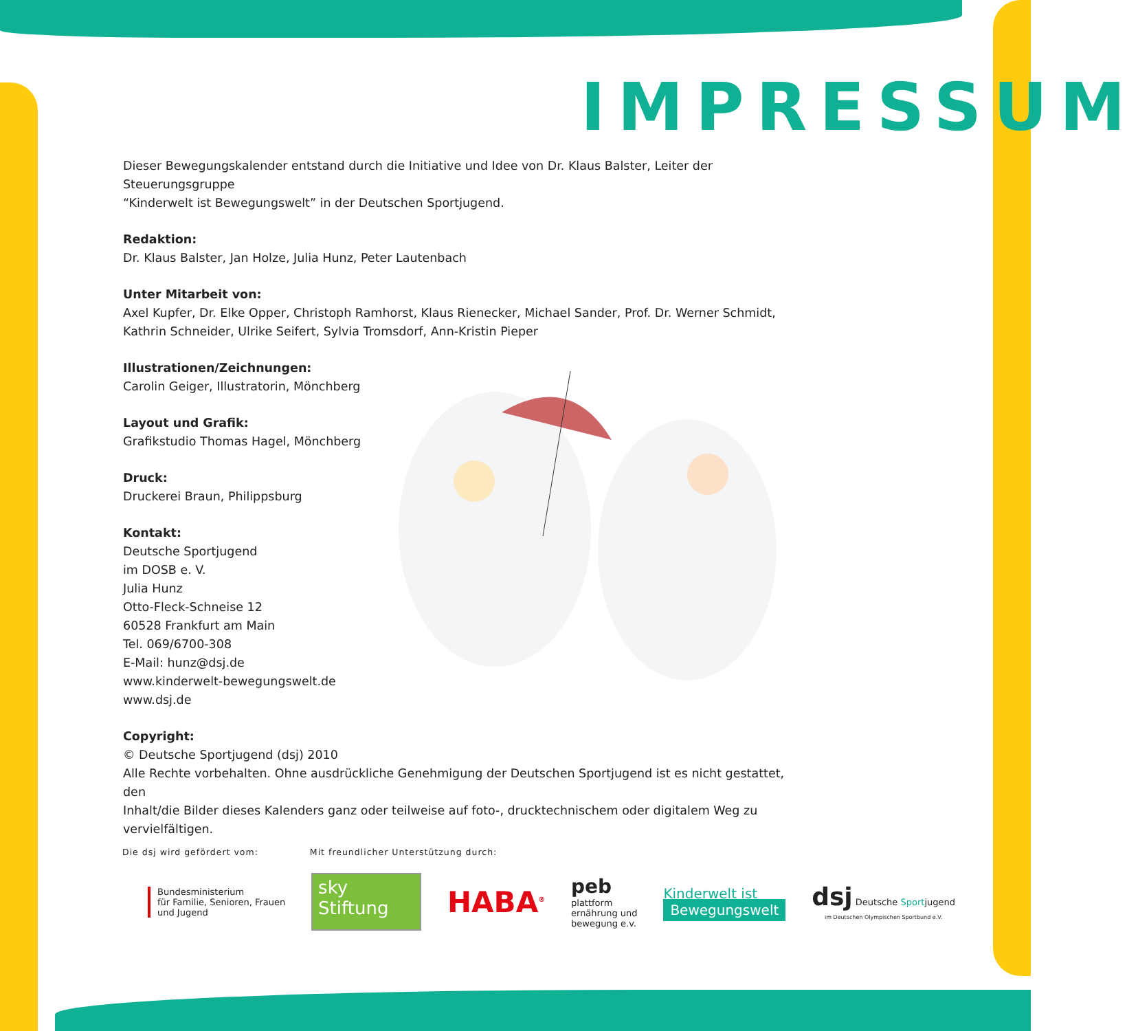IMPRESSUM
Dieser Bewegungskalender entstand durch die Initiative und Idee von Dr. Klaus Balster, Leiter der Steuerungsgruppe
“Kinderwelt ist Bewegungswelt” in der Deutschen Sportjugend.
Redaktion:
Dr. Klaus Balster, Jan Holze, Julia Hunz, Peter Lautenbach
Unter Mitarbeit von:
Axel Kupfer, Dr. Elke Opper, Christoph Ramhorst, Klaus Rienecker, Michael Sander, Prof. Dr. Werner Schmidt,
Kathrin Schneider, Ulrike Seifert, Sylvia Tromsdorf, Ann-Kristin Pieper
Illustrationen/Zeichnungen:
Carolin Geiger, Illustratorin, Mönchberg
Layout und Grafik:
Grafikstudio Thomas Hagel, Mönchberg
Druck:
Druckerei Braun, Philippsburg
Kontakt:
Deutsche Sportjugend
im DOSB e. V.
Julia Hunz
Otto-Fleck-Schneise 12
60528 Frankfurt am Main
Tel. 069/6700-308
E-Mail: hunz@dsj.de
www.kinderwelt-bewegungswelt.de
www.dsj.de
Copyright:
© Deutsche Sportjugend (dsj) 2010
Alle Rechte vorbehalten. Ohne ausdrückliche Genehmigung der Deutschen Sportjugend ist es nicht gestattet, den
Inhalt/die Bilder dieses Kalenders ganz oder teilweise auf foto-, drucktechnischem oder digitalem Weg zu vervielfältigen.
Die dsj wird gefördert vom: Mit freundlicher Unterstützung durch:
Bundesministerium
für Familie, Senioren, Frauen
und Jugend
sky
Stiftung
HABA<sup>®</sup>
peb
plattform
ernährung und
bewegung e.v.
Kinderwelt ist
Bewegungswelt
dsj Deutsche Sportjugend
im Deutschen Olympischen Sportbund e.V.